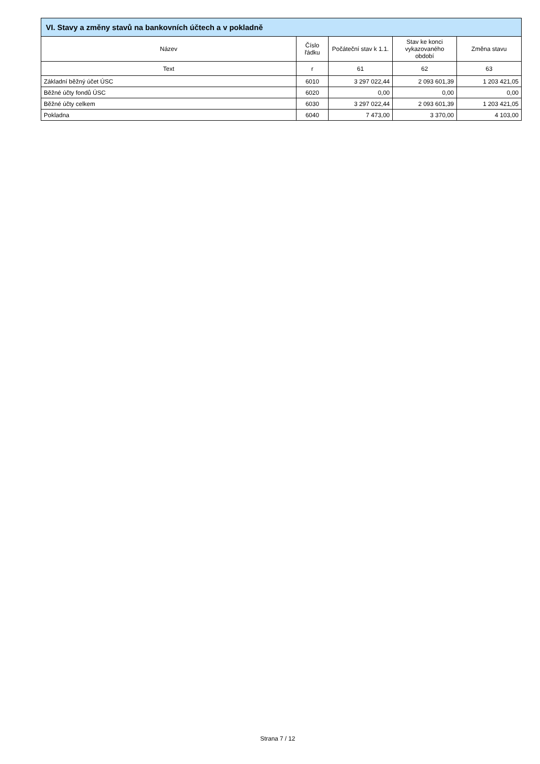VI. Stavy a změny stavů na bankovních účtech a v pokladně
| Název | Číslo řádku | Počáteční stav k 1.1. | Stav ke konci vykazovaného období | Změna stavu |
| --- | --- | --- | --- | --- |
| Text | r | 61 | 62 | 63 |
| Základní běžný účet ÚSC | 6010 | 3 297 022,44 | 2 093 601,39 | 1 203 421,05 |
| Běžné účty fondů ÚSC | 6020 | 0,00 | 0,00 | 0,00 |
| Běžné účty celkem | 6030 | 3 297 022,44 | 2 093 601,39 | 1 203 421,05 |
| Pokladna | 6040 | 7 473,00 | 3 370,00 | 4 103,00 |
Strana 7 / 12